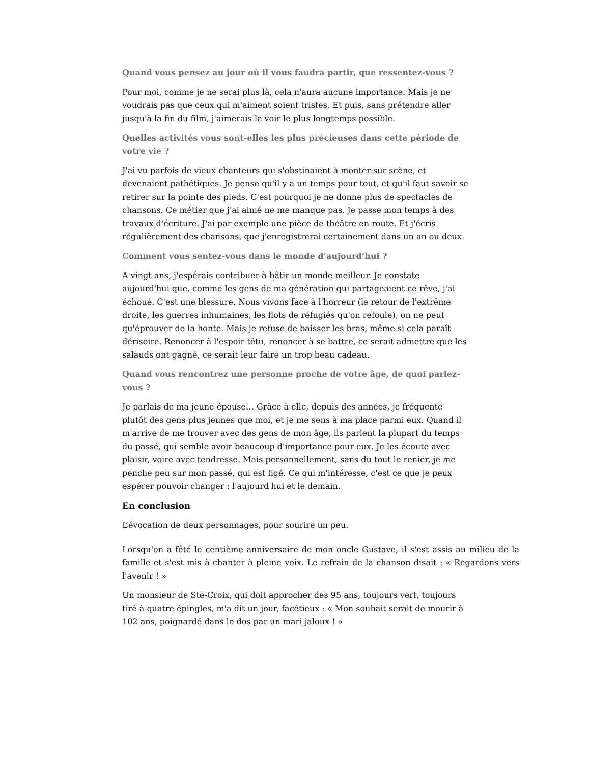Quand vous pensez au jour où il vous faudra partir, que ressentez-vous ?
Pour moi, comme je ne serai plus là, cela n'aura aucune importance. Mais je ne voudrais pas que ceux qui m'aiment soient tristes. Et puis, sans prétendre aller jusqu'à la fin du film, j'aimerais le voir le plus longtemps possible.
Quelles activités vous sont-elles les plus précieuses dans cette période de votre vie ?
J'ai vu parfois de vieux chanteurs qui s'obstinaient à monter sur scène, et devenaient pathétiques. Je pense qu'il y a un temps pour tout, et qu'il faut savoir se retirer sur la pointe des pieds. C'est pourquoi je ne donne plus de spectacles de chansons. Ce métier que j'ai aimé ne me manque pas. Je passe mon temps à des travaux d'écriture. J'ai par exemple une pièce de théâtre en route. Et j'écris régulièrement des chansons, que j'enregistrerai certainement dans un an ou deux.
Comment vous sentez-vous dans le monde d’aujourd’hui ?
A vingt ans, j'espérais contribuer à bâtir un monde meilleur. Je constate aujourd'hui que, comme les gens de ma génération qui partageaient ce rêve, j'ai échoué. C'est une blessure. Nous vivons face à l'horreur (le retour de l'extrême droite, les guerres inhumaines, les flots de réfugiés qu'on refoule), on ne peut qu'éprouver de la honte. Mais je refuse de baisser les bras, même si cela paraît dérisoire. Renoncer à l'espoir têtu, renoncer à se battre, ce serait admettre que les salauds ont gagné, ce serait leur faire un trop beau cadeau.
Quand vous rencontrez une personne proche de votre âge, de quoi parlez-vous ?
Je parlais de ma jeune épouse… Grâce à elle, depuis des années, je fréquente plutôt des gens plus jeunes que moi, et je me sens à ma place parmi eux. Quand il m'arrive de me trouver avec des gens de mon âge, ils parlent la plupart du temps du passé, qui semble avoir beaucoup d'importance pour eux. Je les écoute avec plaisir, voire avec tendresse. Mais personnellement, sans du tout le renier, je me penche peu sur mon passé, qui est figé. Ce qui m'intéresse, c'est ce que je peux espérer pouvoir changer : l'aujourd'hui et le demain.
En conclusion
L’évocation de deux personnages, pour sourire un peu.
Lorsqu'on a fêté le centième anniversaire de mon oncle Gustave, il s'est assis au milieu de la famille et s'est mis à chanter à pleine voix. Le refrain de la chanson disait : « Regardons vers l'avenir ! »
Un monsieur de Ste-Croix, qui doit approcher des 95 ans, toujours vert, toujours tiré à quatre épingles, m'a dit un jour, facétieux : « Mon souhait serait de mourir à 102 ans, poignardé dans le dos par un mari jaloux ! »